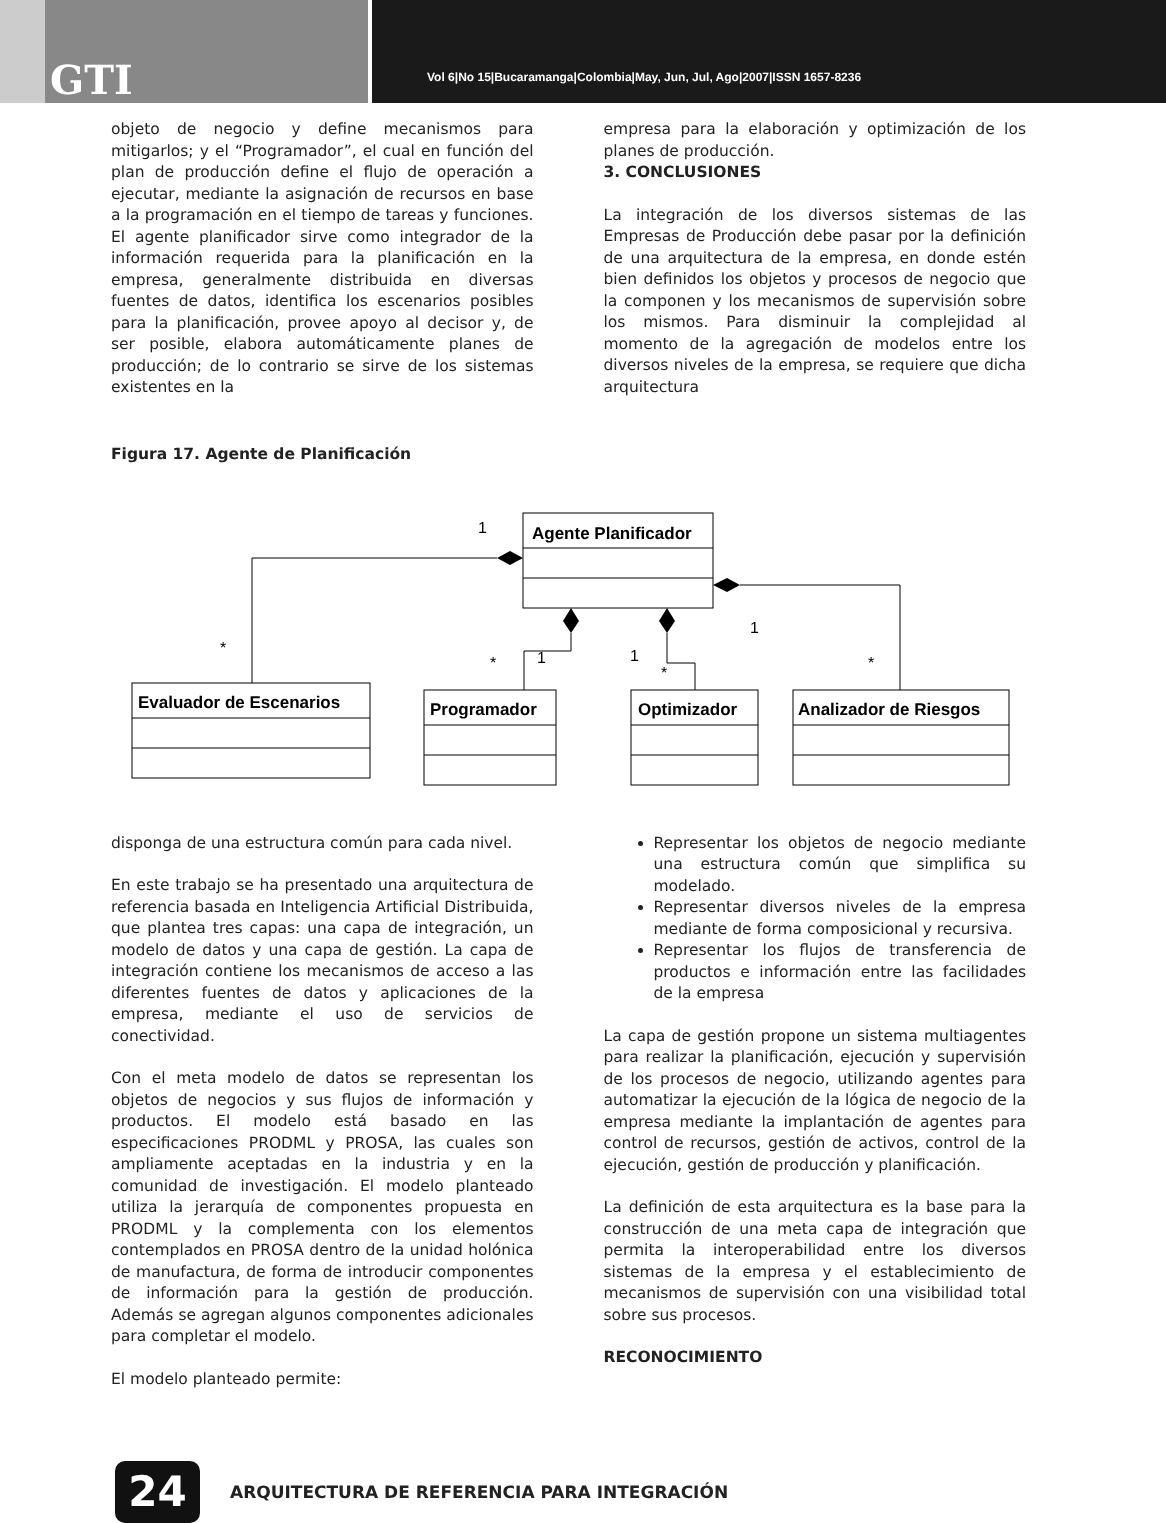GTI
Vol 6|No 15|Bucaramanga|Colombia|May, Jun, Jul, Ago|2007|ISSN 1657-8236
objeto de negocio y define mecanismos para mitigarlos; y el “Programador”, el cual en función del plan de producción define el flujo de operación a ejecutar, mediante la asignación de recursos en base a la programación en el tiempo de tareas y funciones. El agente planificador sirve como integrador de la información requerida para la planificación en la empresa, generalmente distribuida en diversas fuentes de datos, identifica los escenarios posibles para la planificación, provee apoyo al decisor y, de ser posible, elabora automáticamente planes de producción; de lo contrario se sirve de los sistemas existentes en la
empresa para la elaboración y optimización de los planes de producción.
3. CONCLUSIONES
La integración de los diversos sistemas de las Empresas de Producción debe pasar por la definición de una arquitectura de la empresa, en donde estén bien definidos los objetos y procesos de negocio que la componen y los mecanismos de supervisión sobre los mismos. Para disminuir la complejidad al momento de la agregación de modelos entre los diversos niveles de la empresa, se requiere que dicha arquitectura
Figura 17. Agente de Planificación
Agente Planificador
Evaluador de Escenarios
Programador
Optimizador
Analizador de Riesgos
1
*
*
1
1
*
1
*
disponga de una estructura común para cada nivel.
En este trabajo se ha presentado una arquitectura de referencia basada en Inteligencia Artificial Distribuida, que plantea tres capas: una capa de integración, un modelo de datos y una capa de gestión. La capa de integración contiene los mecanismos de acceso a las diferentes fuentes de datos y aplicaciones de la empresa, mediante el uso de servicios de conectividad.
Con el meta modelo de datos se representan los objetos de negocios y sus flujos de información y productos. El modelo está basado en las especificaciones PRODML y PROSA, las cuales son ampliamente aceptadas en la industria y en la comunidad de investigación. El modelo planteado utiliza la jerarquía de componentes propuesta en PRODML y la complementa con los elementos contemplados en PROSA dentro de la unidad holónica de manufactura, de forma de introducir componentes de información para la gestión de producción. Además se agregan algunos componentes adicionales para completar el modelo.
El modelo planteado permite:
Representar los objetos de negocio mediante una estructura común que simplifica su modelado.
Representar diversos niveles de la empresa mediante de forma composicional y recursiva.
Representar los flujos de transferencia de productos e información entre las facilidades de la empresa
La capa de gestión propone un sistema multiagentes para realizar la planificación, ejecución y supervisión de los procesos de negocio, utilizando agentes para automatizar la ejecución de la lógica de negocio de la empresa mediante la implantación de agentes para control de recursos, gestión de activos, control de la ejecución, gestión de producción y planificación.
La definición de esta arquitectura es la base para la construcción de una meta capa de integración que permita la interoperabilidad entre los diversos sistemas de la empresa y el establecimiento de mecanismos de supervisión con una visibilidad total sobre sus procesos.
RECONOCIMIENTO
24
ARQUITECTURA DE REFERENCIA PARA INTEGRACIÓN